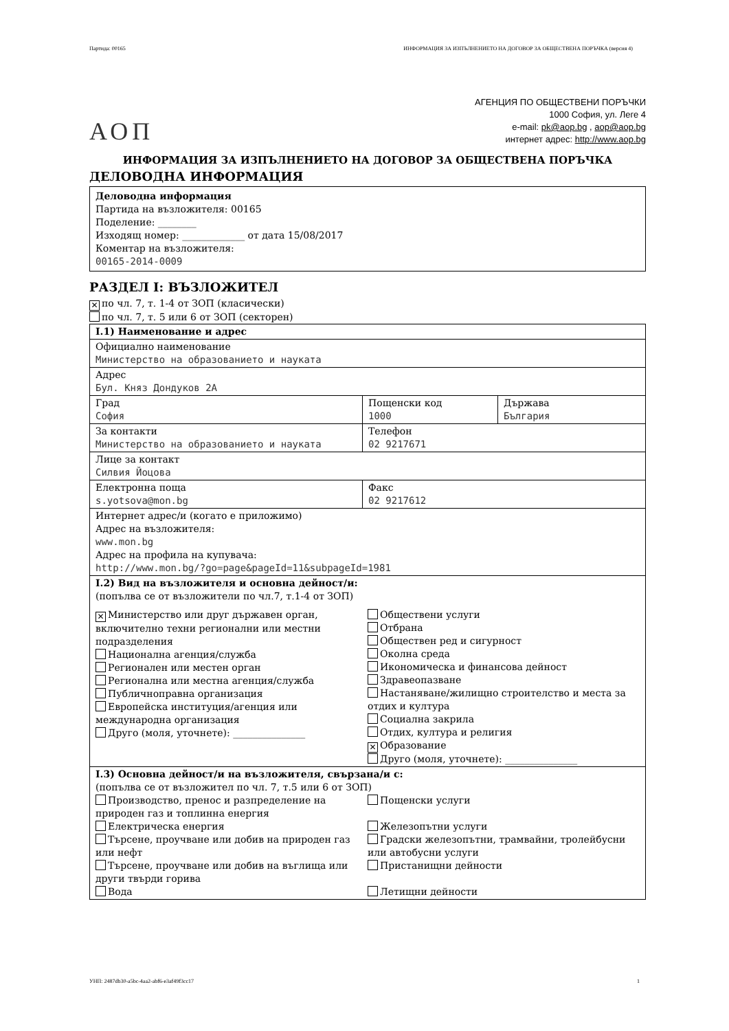Партида: 00165 ИНФОРМАЦИЯ ЗА ИЗПЪЛНЕНИЕТО НА ДОГОВОР ЗА ОБЩЕСТВЕНА ПОРЪЧКА (версия 4)
АОП
АГЕНЦИЯ ПО ОБЩЕСТВЕНИ ПОРЪЧКИ
1000 София, ул. Леге 4
e-mail: pk@aop.bg , aop@aop.bg
интернет адрес: http://www.aop.bg
ИНФОРМАЦИЯ ЗА ИЗПЪЛНЕНИЕТО НА ДОГОВОР ЗА ОБЩЕСТВЕНА ПОРЪЧКА
ДЕЛОВОДНА ИНФОРМАЦИЯ
Деловодна информация
Партида на възложителя: 00165
Поделение: ________
Изходящ номер: _____________ от дата 15/08/2017
Коментар на възложителя:
00165-2014-0009
РАЗДЕЛ I: ВЪЗЛОЖИТЕЛ
✕ по чл. 7, т. 1-4 от ЗОП (класически)
по чл. 7, т. 5 или 6 от ЗОП (секторен)
| I.1) Наименование и адрес | | |
| Официално наименование Министерство на образованието и науката | | |
| Адрес Бул. Княз Дондуков 2А | | |
| Град София | Пощенски код 1000 | Държава България |
| За контакти Министерство на образованието и науката | Телефон 02 9217671 | |
| Лице за контакт Силвия Йоцова | | |
| Електронна поща s.yotsova@mon.bg | Факс 02 9217612 | |
| Интернет адрес/и (когато е приложимо) Адрес на възложителя: www.mon.bg Адрес на профила на купувача: http://www.mon.bg/?go=page&pageId=11&subpageId=1981 | | |
| I.2) Вид на възложителя и основна дейност/и: (попълва се от възложители по чл.7, т.1-4 от ЗОП) ✕ Министерство или друг държавен орган, включително техни регионални или местни подразделения Национална агенция/служба Регионален или местен орган Регионална или местна агенция/служба Публичноправна организация Европейска институция/агенция или международна организация Друго (моля, уточнете): _______________ Обществени услуги Отбрана Обществен ред и сигурност Околна среда Икономическа и финансова дейност Здравеопазване Настаняване/жилищно строителство и места за отдих и култура Социална закрила Отдих, култура и религия ✕ Образование Друго (моля, уточнете): _______________ | | |
| I.3) Основна дейност/и на възложителя, свързана/и с: (попълва се от възложител по чл. 7, т.5 или 6 от ЗОП) Производство, пренос и разпределение на природен газ и топлинна енергия Електрическа енергия Търсене, проучване или добив на природен газ или нефт Търсене, проучване или добив на въглища или други твърди горива Вода Пощенски услуги Железопътни услуги Градски железопътни, трамвайни, тролейбусни или автобусни услуги Пристанищни дейности Летищни дейности | | |
УНП: 2487db30-a5bc-4aa2-abf6-e3af49f3cc17 1